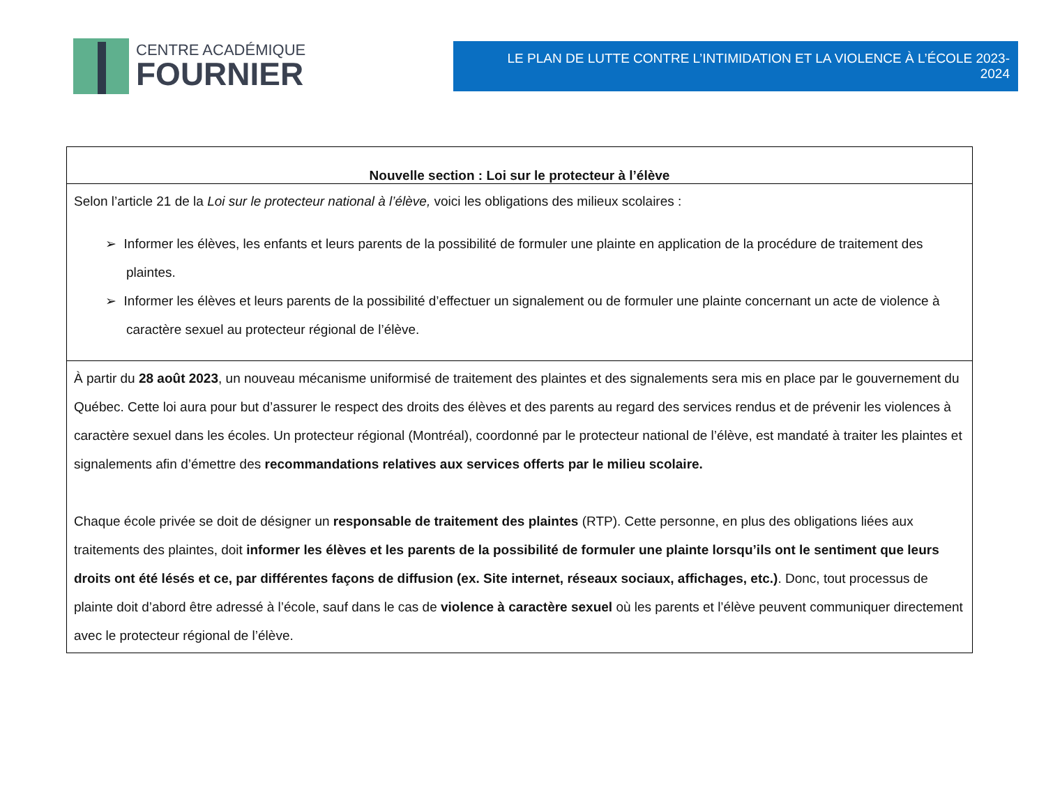CENTRE ACADÉMIQUE
FOURNIER
LE PLAN DE LUTTE CONTRE L’INTIMIDATION ET LA VIOLENCE À L’ÉCOLE 2023-2024
| Nouvelle section : Loi sur le protecteur à l’élève |
| --- |
| Selon l’article 21 de la Loi sur le protecteur national à l’élève, voici les obligations des milieux scolaires : ➢ Informer les élèves, les enfants et leurs parents de la possibilité de formuler une plainte en application de la procédure de traitement des plaintes. ➢ Informer les élèves et leurs parents de la possibilité d’effectuer un signalement ou de formuler une plainte concernant un acte de violence à caractère sexuel au protecteur régional de l’élève. |
| À partir du 28 août 2023 , un nouveau mécanisme uniformisé de traitement des plaintes et des signalements sera mis en place par le gouvernement du Québec. Cette loi aura pour but d’assurer le respect des droits des élèves et des parents au regard des services rendus et de prévenir les violences à caractère sexuel dans les écoles. Un protecteur régional (Montréal), coordonné par le protecteur national de l’élève, est mandaté à traiter les plaintes et signalements afin d’émettre des recommandations relatives aux services offerts par le milieu scolaire. Chaque école privée se doit de désigner un responsable de traitement des plaintes (RTP). Cette personne, en plus des obligations liées aux traitements des plaintes, doit informer les élèves et les parents de la possibilité de formuler une plainte lorsqu’ils ont le sentiment que leurs droits ont été lésés et ce, par différentes façons de diffusion (ex. Site internet, réseaux sociaux, affichages, etc.) . Donc, tout processus de plainte doit d’abord être adressé à l’école, sauf dans le cas de violence à caractère sexuel où les parents et l’élève peuvent communiquer directement avec le protecteur régional de l’élève. |